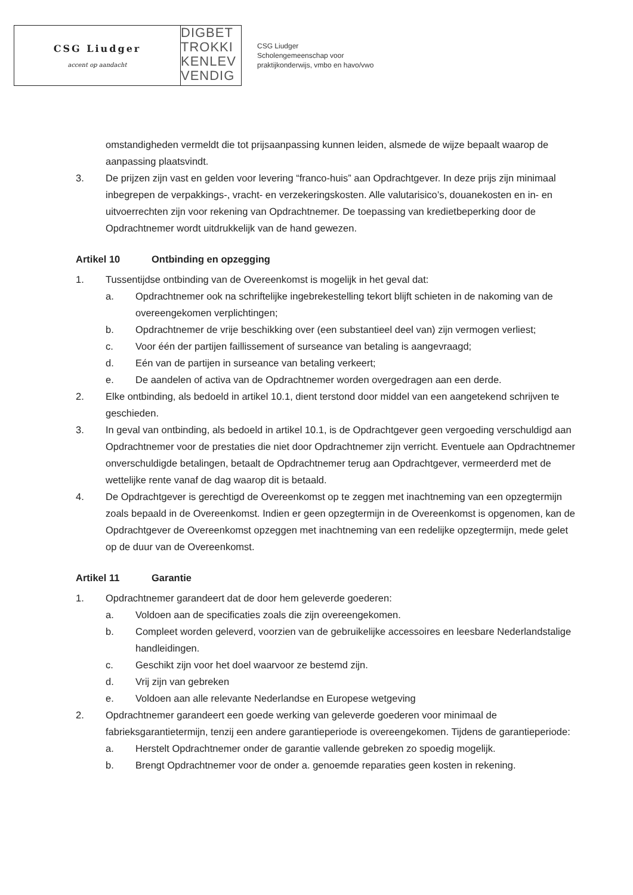CSG Liudger
accent op aandacht
DIGBET
TROKKI
KENLEV
VENDIG
CSG Liudger
Scholengemeenschap voor
praktijkonderwijs, vmbo en havo/vwo
omstandigheden vermeldt die tot prijsaanpassing kunnen leiden, alsmede de wijze bepaalt waarop de aanpassing plaatsvindt.
3. De prijzen zijn vast en gelden voor levering “franco-huis” aan Opdrachtgever. In deze prijs zijn minimaal inbegrepen de verpakkings-, vracht- en verzekeringskosten. Alle valutarisico’s, douanekosten en in- en uitvoerrechten zijn voor rekening van Opdrachtnemer. De toepassing van kredietbeperking door de Opdrachtnemer wordt uitdrukkelijk van de hand gewezen.
Artikel 10 Ontbinding en opzegging
1. Tussentijdse ontbinding van de Overeenkomst is mogelijk in het geval dat:
a. Opdrachtnemer ook na schriftelijke ingebrekestelling tekort blijft schieten in de nakoming van de overeengekomen verplichtingen;
b. Opdrachtnemer de vrije beschikking over (een substantieel deel van) zijn vermogen verliest;
c. Voor één der partijen faillissement of surseance van betaling is aangevraagd;
d. Eén van de partijen in surseance van betaling verkeert;
e. De aandelen of activa van de Opdrachtnemer worden overgedragen aan een derde.
2. Elke ontbinding, als bedoeld in artikel 10.1, dient terstond door middel van een aangetekend schrijven te geschieden.
3. In geval van ontbinding, als bedoeld in artikel 10.1, is de Opdrachtgever geen vergoeding verschuldigd aan Opdrachtnemer voor de prestaties die niet door Opdrachtnemer zijn verricht. Eventuele aan Opdrachtnemer onverschuldigde betalingen, betaalt de Opdrachtnemer terug aan Opdrachtgever, vermeerderd met de wettelijke rente vanaf de dag waarop dit is betaald.
4. De Opdrachtgever is gerechtigd de Overeenkomst op te zeggen met inachtneming van een opzegtermijn zoals bepaald in de Overeenkomst. Indien er geen opzegtermijn in de Overeenkomst is opgenomen, kan de Opdrachtgever de Overeenkomst opzeggen met inachtneming van een redelijke opzegtermijn, mede gelet op de duur van de Overeenkomst.
Artikel 11 Garantie
1. Opdrachtnemer garandeert dat de door hem geleverde goederen:
a. Voldoen aan de specificaties zoals die zijn overeengekomen.
b. Compleet worden geleverd, voorzien van de gebruikelijke accessoires en leesbare Nederlandstalige handleidingen.
c. Geschikt zijn voor het doel waarvoor ze bestemd zijn.
d. Vrij zijn van gebreken
e. Voldoen aan alle relevante Nederlandse en Europese wetgeving
2. Opdrachtnemer garandeert een goede werking van geleverde goederen voor minimaal de fabrieksgarantietermijn, tenzij een andere garantieperiode is overeengekomen. Tijdens de garantieperiode:
a. Herstelt Opdrachtnemer onder de garantie vallende gebreken zo spoedig mogelijk.
b. Brengt Opdrachtnemer voor de onder a. genoemde reparaties geen kosten in rekening.